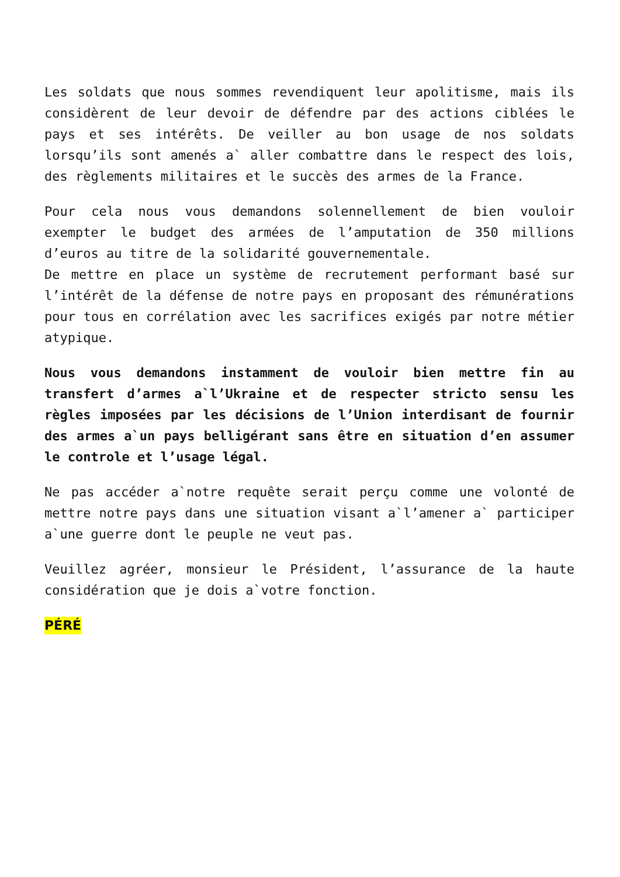Les soldats que nous sommes revendiquent leur apolitisme, mais ils considèrent de leur devoir de défendre par des actions ciblées le pays et ses intérêts. De veiller au bon usage de nos soldats lorsqu’ils sont amenés a` aller combattre dans le respect des lois, des règlements militaires et le succès des armes de la France.
Pour cela nous vous demandons solennellement de bien vouloir exempter le budget des armées de l’amputation de 350 millions d’euros au titre de la solidarité gouvernementale.
De mettre en place un système de recrutement performant basé sur l’intérêt de la défense de notre pays en proposant des rémunérations pour tous en corrélation avec les sacrifices exigés par notre métier atypique.
Nous vous demandons instamment de vouloir bien mettre fin au transfert d’armes a`l’Ukraine et de respecter stricto sensu les règles imposées par les décisions de l’Union interdisant de fournir des armes a`un pays belligérant sans être en situation d’en assumer le controle et l’usage légal.
Ne pas accéder a`notre requête serait perçu comme une volonté de mettre notre pays dans une situation visant a`l’amener a` participer a`une guerre dont le peuple ne veut pas.
Veuillez agréer, monsieur le Président, l’assurance de la haute considération que je dois a`votre fonction.
PÉRÉ